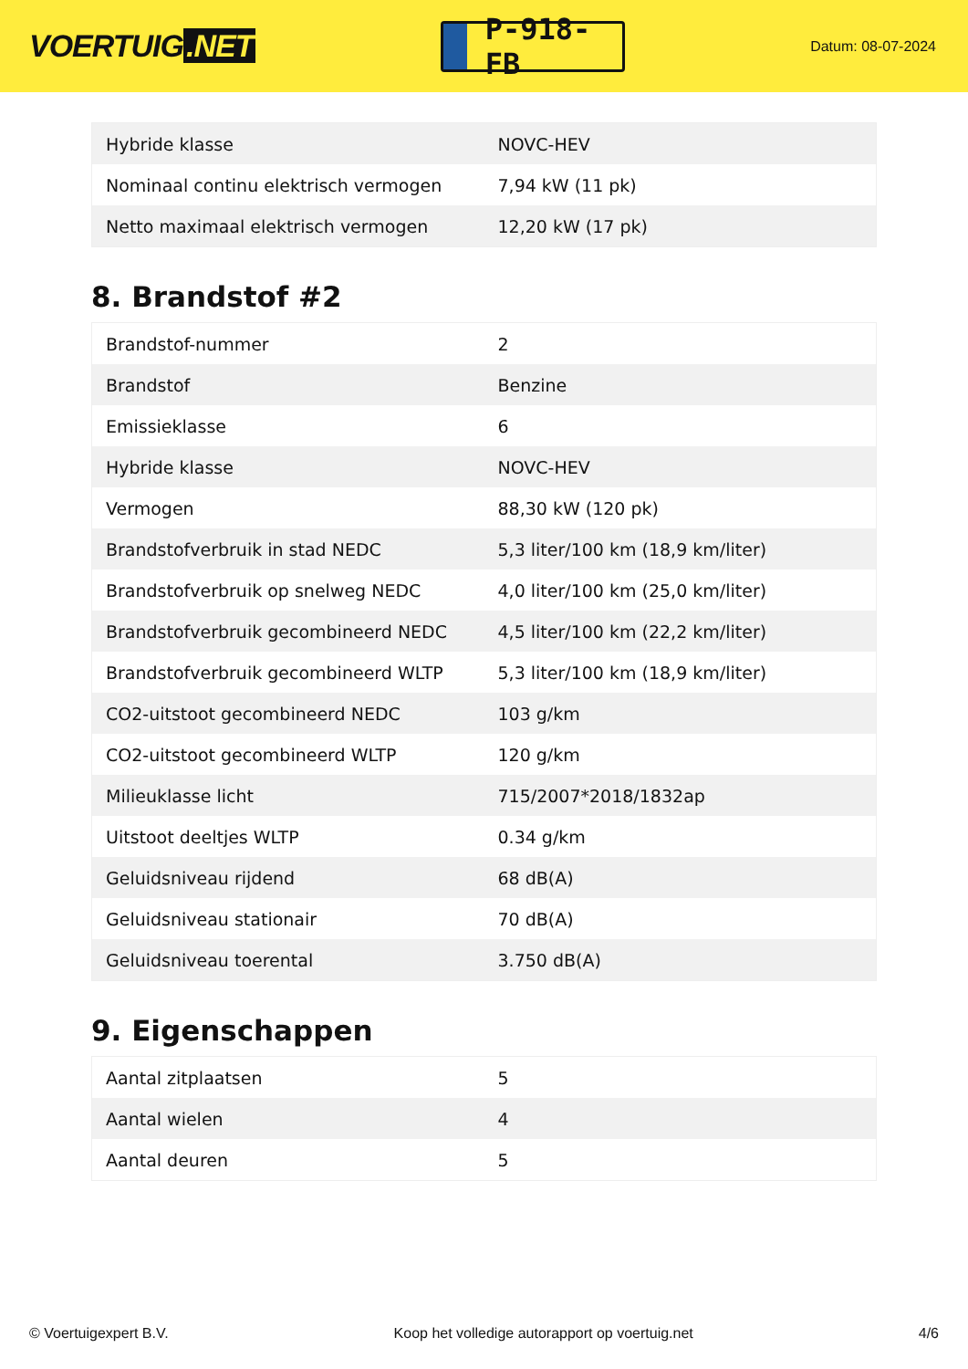VOERTUIG.NET
P-918-FB
Datum: 08-07-2024
| Hybride klasse | NOVC-HEV |
| Nominaal continu elektrisch vermogen | 7,94 kW (11 pk) |
| Netto maximaal elektrisch vermogen | 12,20 kW (17 pk) |
8. Brandstof #2
| Brandstof-nummer | 2 |
| Brandstof | Benzine |
| Emissieklasse | 6 |
| Hybride klasse | NOVC-HEV |
| Vermogen | 88,30 kW (120 pk) |
| Brandstofverbruik in stad NEDC | 5,3 liter/100 km (18,9 km/liter) |
| Brandstofverbruik op snelweg NEDC | 4,0 liter/100 km (25,0 km/liter) |
| Brandstofverbruik gecombineerd NEDC | 4,5 liter/100 km (22,2 km/liter) |
| Brandstofverbruik gecombineerd WLTP | 5,3 liter/100 km (18,9 km/liter) |
| CO2-uitstoot gecombineerd NEDC | 103 g/km |
| CO2-uitstoot gecombineerd WLTP | 120 g/km |
| Milieuklasse licht | 715/2007*2018/1832ap |
| Uitstoot deeltjes WLTP | 0.34 g/km |
| Geluidsniveau rijdend | 68 dB(A) |
| Geluidsniveau stationair | 70 dB(A) |
| Geluidsniveau toerental | 3.750 dB(A) |
9. Eigenschappen
| Aantal zitplaatsen | 5 |
| Aantal wielen | 4 |
| Aantal deuren | 5 |
© Voertuigexpert B.V. Koop het volledige autorapport op voertuig.net 4/6